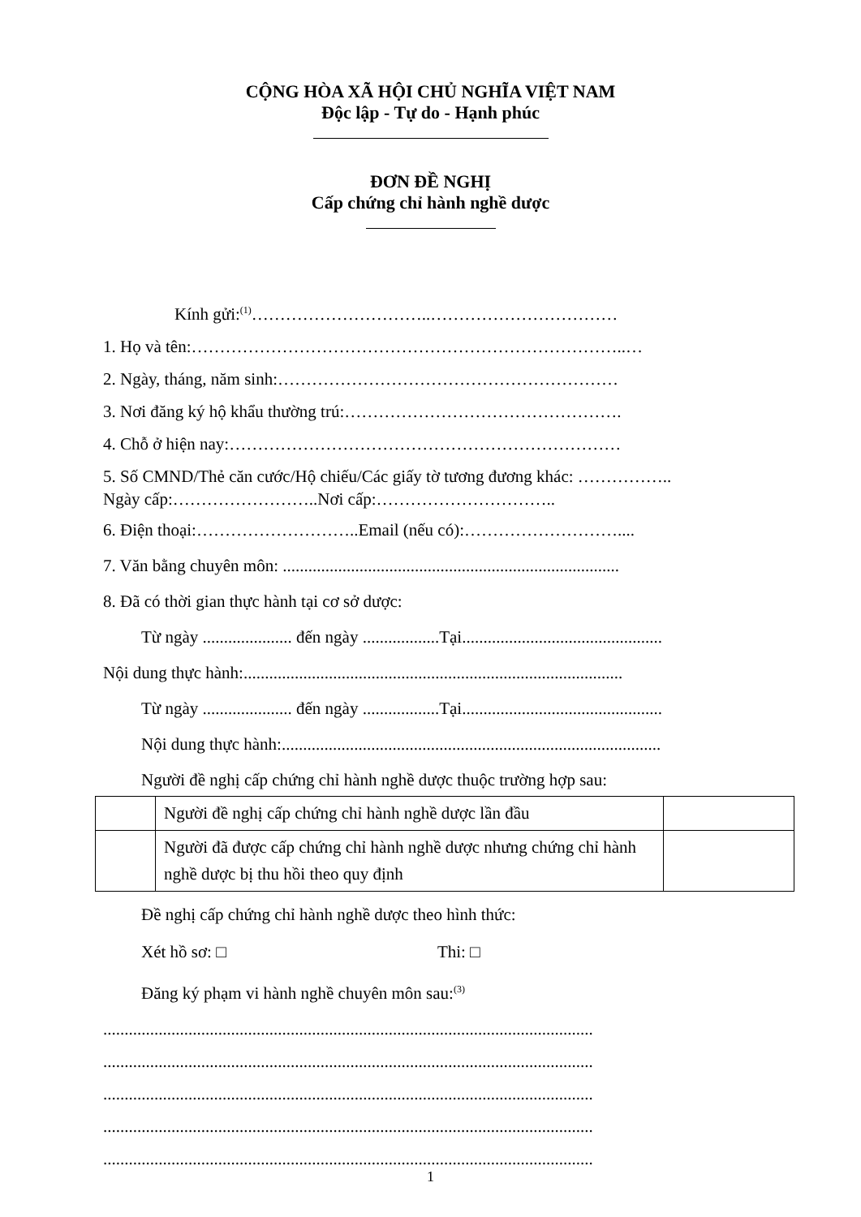CỘNG HÒA XÃ HỘI CHỦ NGHĨA VIỆT NAM
Độc lập - Tự do - Hạnh phúc
ĐƠN ĐỀ NGHỊ
Cấp chứng chỉ hành nghề dược
Kính gửi:<sup>(1)</sup>…………………………..……………………………
1. Họ và tên:…………………………………………………………………..…
2. Ngày, tháng, năm sinh:……………………………………………………
3. Nơi đăng ký hộ khẩu thường trú:………………………………………….
4. Chỗ ở hiện nay:……………………………………………………………
5. Số CMND/Thẻ căn cước/Hộ chiếu/Các giấy tờ tương đương khác: ……………..
Ngày cấp:……………………..Nơi cấp:…………………………..
6. Điện thoại:………………………..Email (nếu có):………………………....
7. Văn bằng chuyên môn: ...............................................................................
8. Đã có thời gian thực hành tại cơ sở dược:
Từ ngày ..................... đến ngày ..................Tại...............................................
Nội dung thực hành:.........................................................................................
Từ ngày ..................... đến ngày ..................Tại...............................................
Nội dung thực hành:.........................................................................................
Người đề nghị cấp chứng chỉ hành nghề dược thuộc trường hợp sau:
| | Người đề nghị cấp chứng chỉ hành nghề dược lần đầu | |
| | Người đã được cấp chứng chỉ hành nghề dược nhưng chứng chỉ hành nghề dược bị thu hồi theo quy định | |
Đề nghị cấp chứng chỉ hành nghề dược theo hình thức:
Xét hồ sơ: □ Thi: □
Đăng ký phạm vi hành nghề chuyên môn sau:<sup>(3)</sup>
...................................................................................................................
...................................................................................................................
...................................................................................................................
...................................................................................................................
...................................................................................................................
1